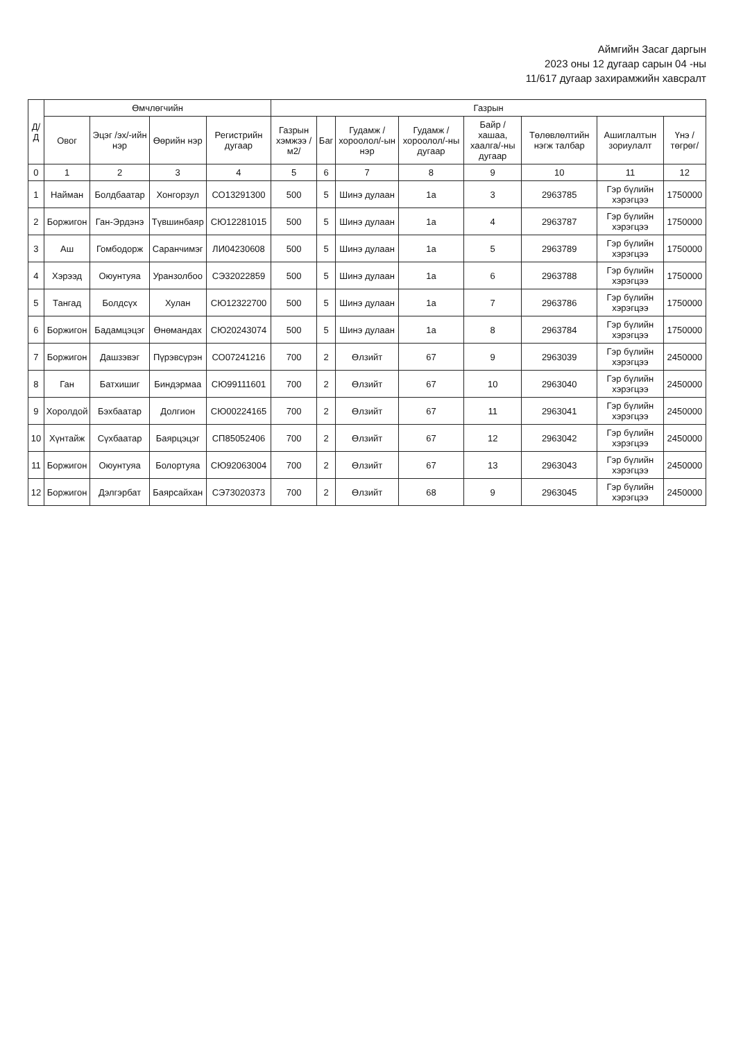Аймгийн Засаг даргын
2023 оны 12 дугаар сарын 04 -ны
11/617 дугаар захирамжийн хавсралт
| Д/Д | Өмчлөгчийн | | | | Газрын | | | | | | | |
| --- | --- | --- | --- | --- | --- | --- | --- | --- | --- | --- | --- | --- |
| | Овог | Эцэг /эх/-ийн нэр | Өөрийн нэр | Регистрийн дугаар | Газрын хэмжээ /м2/ | Баг | Гудамж /хороолол/-ын нэр | Гудамж /хороолол/-ны дугаар | Байр /хашаа, хаалга/-ны дугаар | Төлөвлөлтийн нэгж талбар | Ашиглалтын зориулалт | Үнэ /төгрөг/ |
| 0 | 1 | 2 | 3 | 4 | 5 | 6 | 7 | 8 | 9 | 10 | 11 | 12 |
| 1 | Найман | Болдбаатар | Хонгорзул | СО13291300 | 500 | 5 | Шинэ дулаан | 1а | 3 | 2963785 | Гэр бүлийн хэрэгцээ | 1750000 |
| 2 | Боржигон | Ган-Эрдэнэ | Түвшинбаяр | СЮ12281015 | 500 | 5 | Шинэ дулаан | 1а | 4 | 2963787 | Гэр бүлийн хэрэгцээ | 1750000 |
| 3 | Аш | Гомбодорж | Саранчимэг | ЛИ04230608 | 500 | 5 | Шинэ дулаан | 1а | 5 | 2963789 | Гэр бүлийн хэрэгцээ | 1750000 |
| 4 | Хэрээд | Оюунтуяа | Уранзолбоо | СЭ32022859 | 500 | 5 | Шинэ дулаан | 1а | 6 | 2963788 | Гэр бүлийн хэрэгцээ | 1750000 |
| 5 | Тангад | Болдсүх | Хулан | СЮ12322700 | 500 | 5 | Шинэ дулаан | 1а | 7 | 2963786 | Гэр бүлийн хэрэгцээ | 1750000 |
| 6 | Боржигон | Бадамцэцэг | Өнөмандах | СЮ20243074 | 500 | 5 | Шинэ дулаан | 1а | 8 | 2963784 | Гэр бүлийн хэрэгцээ | 1750000 |
| 7 | Боржигон | Дашзэвэг | Пүрэвсүрэн | СО07241216 | 700 | 2 | Өлзийт | 67 | 9 | 2963039 | Гэр бүлийн хэрэгцээ | 2450000 |
| 8 | Ган | Батхишиг | Биндэрмаа | СЮ99111601 | 700 | 2 | Өлзийт | 67 | 10 | 2963040 | Гэр бүлийн хэрэгцээ | 2450000 |
| 9 | Хоролдой | Бэхбаатар | Долгион | СЮ00224165 | 700 | 2 | Өлзийт | 67 | 11 | 2963041 | Гэр бүлийн хэрэгцээ | 2450000 |
| 10 | Хүнтайж | Сүхбаатар | Баярцэцэг | СП85052406 | 700 | 2 | Өлзийт | 67 | 12 | 2963042 | Гэр бүлийн хэрэгцээ | 2450000 |
| 11 | Боржигон | Оюунтуяа | Болортуяа | СЮ92063004 | 700 | 2 | Өлзийт | 67 | 13 | 2963043 | Гэр бүлийн хэрэгцээ | 2450000 |
| 12 | Боржигон | Дэлгэрбат | Баярсайхан | СЭ73020373 | 700 | 2 | Өлзийт | 68 | 9 | 2963045 | Гэр бүлийн хэрэгцээ | 2450000 |